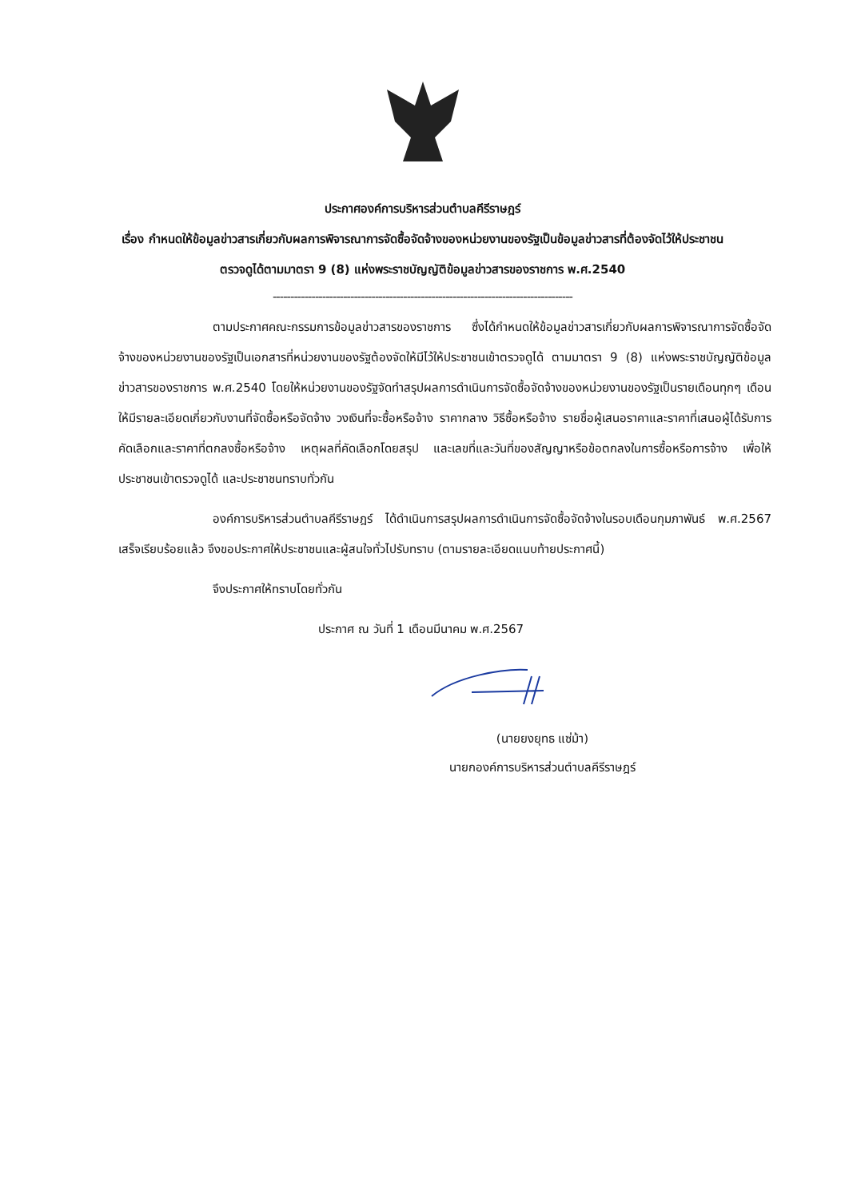ประกาศองค์การบริหารส่วนตำบลคีรีราษฎร์
เรื่อง กำหนดให้ข้อมูลข่าวสารเกี่ยวกับผลการพิจารณาการจัดซื้อจัดจ้างของหน่วยงานของรัฐเป็นข้อมูลข่าวสารที่ต้องจัดไว้ให้ประชาชนตรวจดูได้ตามมาตรา 9 (8) แห่งพระราชบัญญัติข้อมูลข่าวสารของราชการ พ.ศ.2540
-------------------------------------------------------------------------------------
ตามประกาศคณะกรรมการข้อมูลข่าวสารของราชการ ซึ่งได้กำหนดให้ข้อมูลข่าวสารเกี่ยวกับผลการพิจารณาการจัดซื้อจัดจ้างของหน่วยงานของรัฐเป็นเอกสารที่หน่วยงานของรัฐต้องจัดให้มีไว้ให้ประชาชนเข้าตรวจดูได้ ตามมาตรา 9 (8) แห่งพระราชบัญญัติข้อมูลข่าวสารของราชการ พ.ศ.2540 โดยให้หน่วยงานของรัฐจัดทำสรุปผลการดำเนินการจัดซื้อจัดจ้างของหน่วยงานของรัฐเป็นรายเดือนทุกๆ เดือน ให้มีรายละเอียดเกี่ยวกับงานที่จัดซื้อหรือจัดจ้าง วงเงินที่จะซื้อหรือจ้าง ราคากลาง วิธีซื้อหรือจ้าง รายชื่อผู้เสนอราคาและราคาที่เสนอผู้ได้รับการคัดเลือกและราคาที่ตกลงซื้อหรือจ้าง เหตุผลที่คัดเลือกโดยสรุป และเลขที่และวันที่ของสัญญาหรือข้อตกลงในการซื้อหรือการจ้าง เพื่อให้ประชาชนเข้าตรวจดูได้ และประชาชนทราบทั่วกัน
องค์การบริหารส่วนตำบลคีรีราษฎร์ ได้ดำเนินการสรุปผลการดำเนินการจัดซื้อจัดจ้างในรอบเดือนกุมภาพันธ์ พ.ศ.2567 เสร็จเรียบร้อยแล้ว จึงขอประกาศให้ประชาชนและผู้สนใจทั่วไปรับทราบ (ตามรายละเอียดแนบท้ายประกาศนี้)
จึงประกาศให้ทราบโดยทั่วกัน
ประกาศ ณ วันที่ 1 เดือนมีนาคม พ.ศ.2567
(นายยงยุทธ แซ่ม้า)
นายกองค์การบริหารส่วนตำบลคีรีราษฎร์